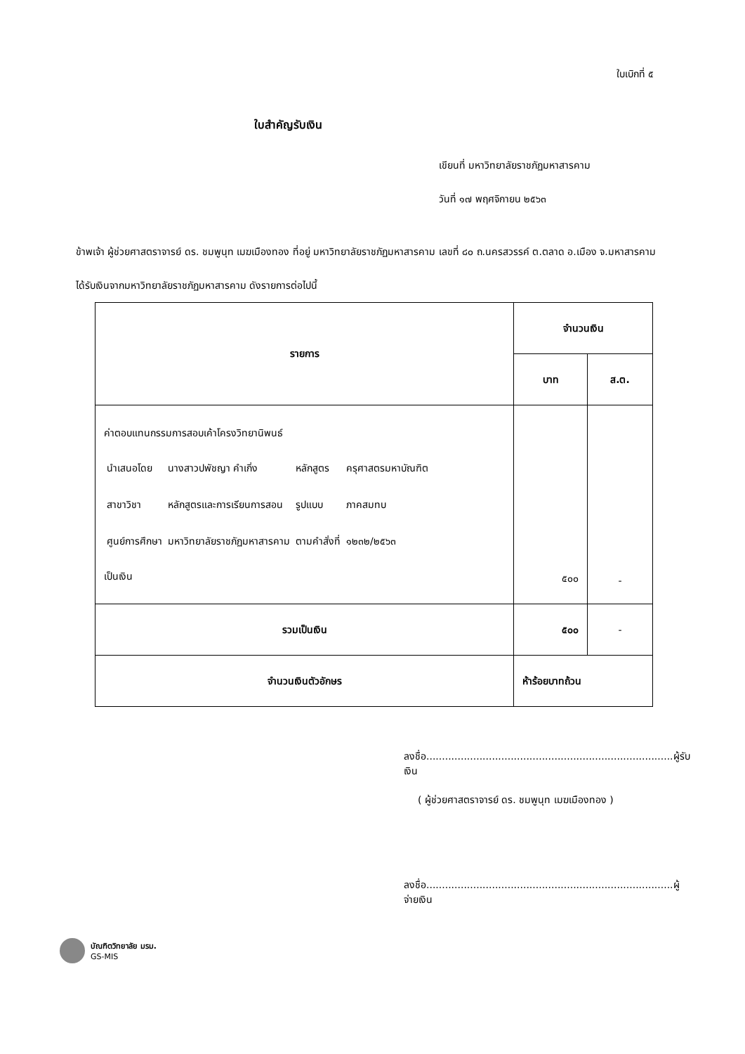ใบเบิกที่ ๕
ใบสำคัญรับเงิน
เขียนที่ มหาวิทยาลัยราชภัฏมหาสารคาม
วันที่ ๑๗ พฤศจิกายน ๒๕๖๓
ข้าพเจ้า ผู้ช่วยศาสตราจารย์ ดร. ชมพูนุท เมฆเมืองทอง ที่อยู่ มหาวิทยาลัยราชภัฏมหาสารคาม เลขที่ ๘๐ ถ.นครสวรรค์ ต.ตลาด อ.เมือง จ.มหาสารคาม
ได้รับเงินจากมหาวิทยาลัยราชภัฏมหาสารคาม ดังรายการต่อไปนี้
| รายการ | จำนวนเงิน | |
| --- | --- | --- |
| | บาท | ส.ต. |
| ค่าตอบแทนกรรมการสอบเค้าโครงวิทยานิพนธ์ / นำเสนอโดย / นางสาวปพัชญา คำเกิ่ง / หลักสูตร / ครุศาสตรมหาบัณฑิต / / สาขาวิชา / หลักสูตรและการเรียนการสอน / รูปแบบ / ภาคสมทบ / / ศูนย์การศึกษา / มหาวิทยาลัยราชภัฏมหาสารคาม / ตามคำสั่งที่ / ๑๒๓๒/๒๕๖๓ / เป็นเงิน | ๕๐๐ | - |
| รวมเป็นเงิน | ๕๐๐ | - |
| จำนวนเงินตัวอักษร | ห้าร้อยบาทถ้วน | |
ลงชื่อ...............................................................................ผู้รับเงิน
( ผู้ช่วยศาสตราจารย์ ดร. ชมพูนุท เมฆเมืองทอง )
ลงชื่อ...............................................................................ผู้จ่ายเงิน
บัณฑิตวิทยาลัย มรม.
GS-MIS